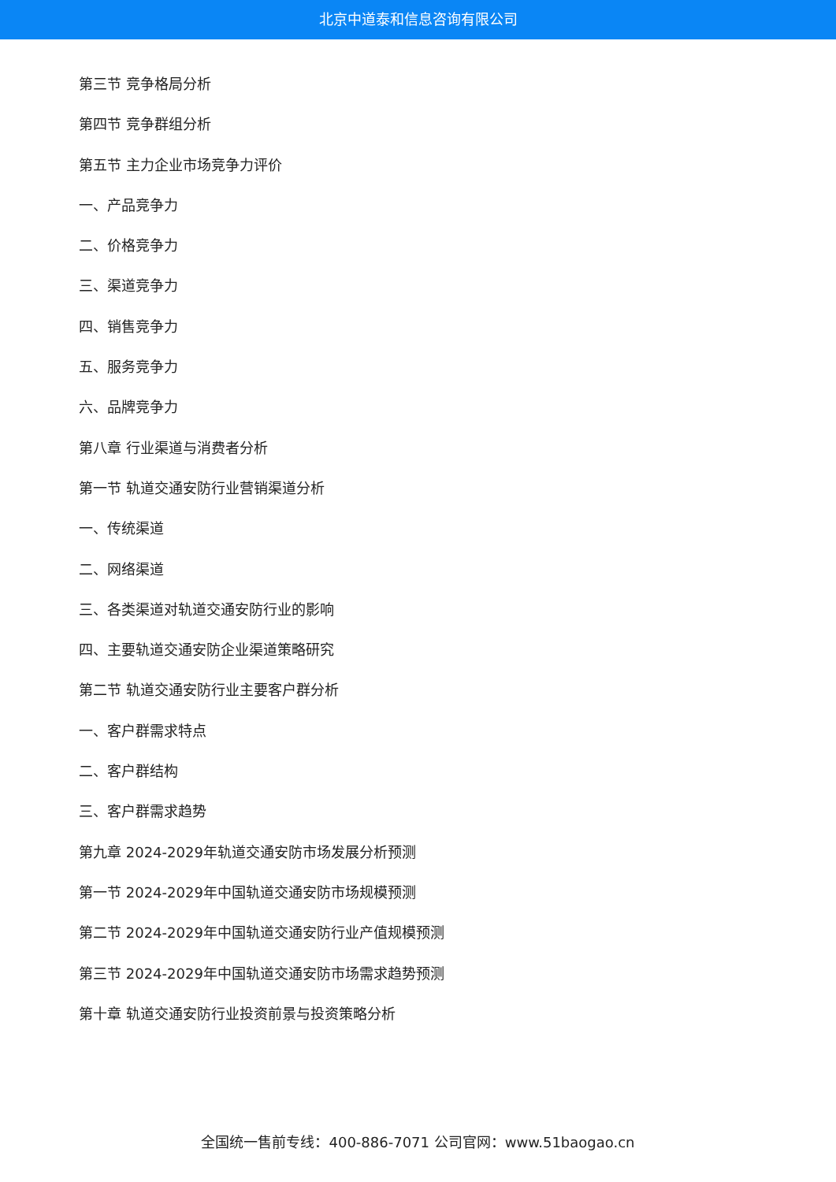北京中道泰和信息咨询有限公司
第三节 竞争格局分析
第四节 竞争群组分析
第五节 主力企业市场竞争力评价
一、产品竞争力
二、价格竞争力
三、渠道竞争力
四、销售竞争力
五、服务竞争力
六、品牌竞争力
第八章 行业渠道与消费者分析
第一节 轨道交通安防行业营销渠道分析
一、传统渠道
二、网络渠道
三、各类渠道对轨道交通安防行业的影响
四、主要轨道交通安防企业渠道策略研究
第二节 轨道交通安防行业主要客户群分析
一、客户群需求特点
二、客户群结构
三、客户群需求趋势
第九章 2024-2029年轨道交通安防市场发展分析预测
第一节 2024-2029年中国轨道交通安防市场规模预测
第二节 2024-2029年中国轨道交通安防行业产值规模预测
第三节 2024-2029年中国轨道交通安防市场需求趋势预测
第十章 轨道交通安防行业投资前景与投资策略分析
全国统一售前专线：400-886-7071 公司官网：www.51baogao.cn